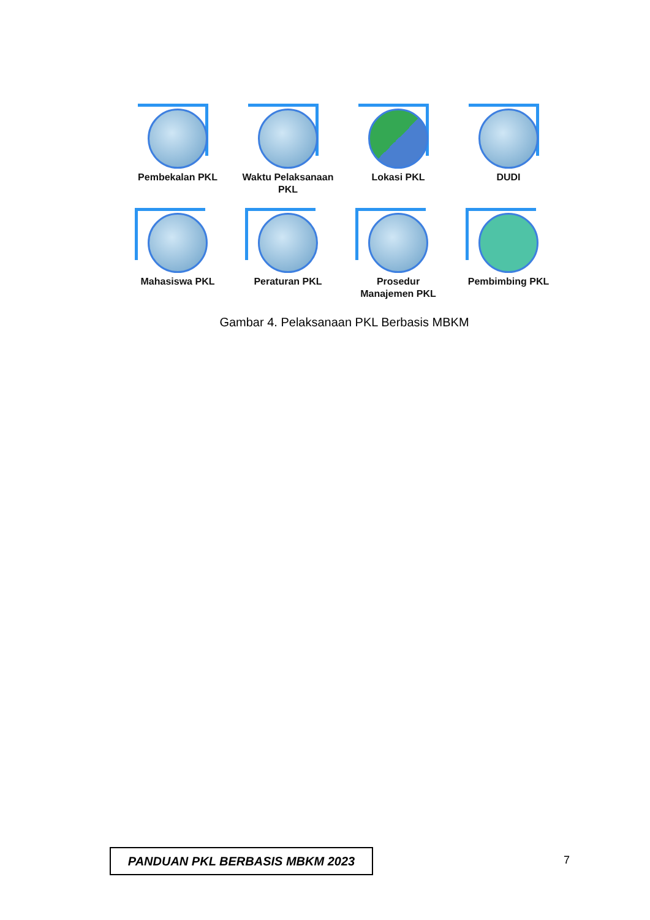Pembekalan PKL Waktu Pelaksanaan PKL
Lokasi PKL DUDI
Mahasiswa PKL Peraturan PKL Prosedur Manajemen PKL
Pembimbing PKL
Gambar 4. Pelaksanaan PKL Berbasis MBKM
PANDUAN PKL BERBASIS MBKM 2023 7